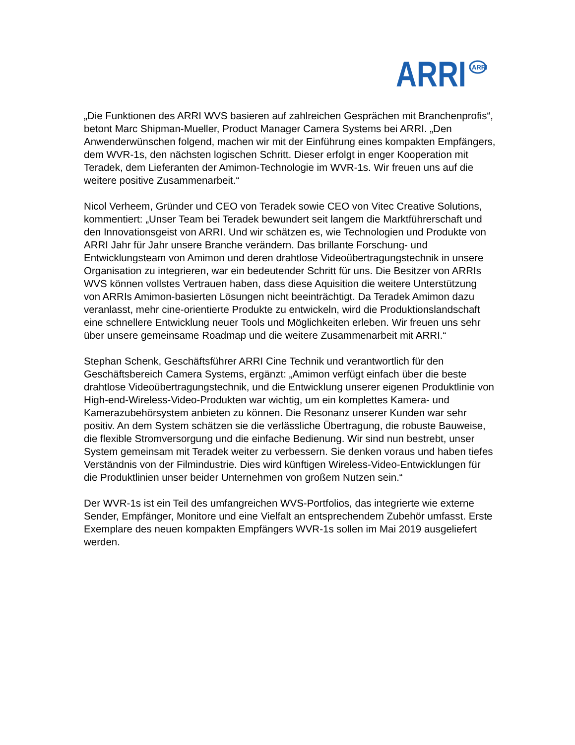ARRI
ARRI
„Die Funktionen des ARRI WVS basieren auf zahlreichen Gesprächen mit Branchenprofis“, betont Marc Shipman-Mueller, Product Manager Camera Systems bei ARRI. „Den Anwenderwünschen folgend, machen wir mit der Einführung eines kompakten Empfängers, dem WVR-1s, den nächsten logischen Schritt. Dieser erfolgt in enger Kooperation mit Teradek, dem Lieferanten der Amimon-Technologie im WVR-1s. Wir freuen uns auf die weitere positive Zusammenarbeit.“
Nicol Verheem, Gründer und CEO von Teradek sowie CEO von Vitec Creative Solutions, kommentiert: „Unser Team bei Teradek bewundert seit langem die Marktführerschaft und den Innovationsgeist von ARRI. Und wir schätzen es, wie Technologien und Produkte von ARRI Jahr für Jahr unsere Branche verändern. Das brillante Forschung- und Entwicklungsteam von Amimon und deren drahtlose Videoübertragungstechnik in unsere Organisation zu integrieren, war ein bedeutender Schritt für uns. Die Besitzer von ARRIs WVS können vollstes Vertrauen haben, dass diese Aquisition die weitere Unterstützung von ARRIs Amimon-basierten Lösungen nicht beeinträchtigt. Da Teradek Amimon dazu veranlasst, mehr cine-orientierte Produkte zu entwickeln, wird die Produktionslandschaft eine schnellere Entwicklung neuer Tools und Möglichkeiten erleben. Wir freuen uns sehr über unsere gemeinsame Roadmap und die weitere Zusammenarbeit mit ARRI.“
Stephan Schenk, Geschäftsführer ARRI Cine Technik und verantwortlich für den Geschäftsbereich Camera Systems, ergänzt: „Amimon verfügt einfach über die beste drahtlose Videoübertragungstechnik, und die Entwicklung unserer eigenen Produktlinie von High-end-Wireless-Video-Produkten war wichtig, um ein komplettes Kamera- und Kamerazubehörsystem anbieten zu können. Die Resonanz unserer Kunden war sehr positiv. An dem System schätzen sie die verlässliche Übertragung, die robuste Bauweise, die flexible Stromversorgung und die einfache Bedienung. Wir sind nun bestrebt, unser System gemeinsam mit Teradek weiter zu verbessern. Sie denken voraus und haben tiefes Verständnis von der Filmindustrie. Dies wird künftigen Wireless-Video-Entwicklungen für die Produktlinien unser beider Unternehmen von großem Nutzen sein.“
Der WVR-1s ist ein Teil des umfangreichen WVS-Portfolios, das integrierte wie externe Sender, Empfänger, Monitore und eine Vielfalt an entsprechendem Zubehör umfasst. Erste Exemplare des neuen kompakten Empfängers WVR-1s sollen im Mai 2019 ausgeliefert werden.